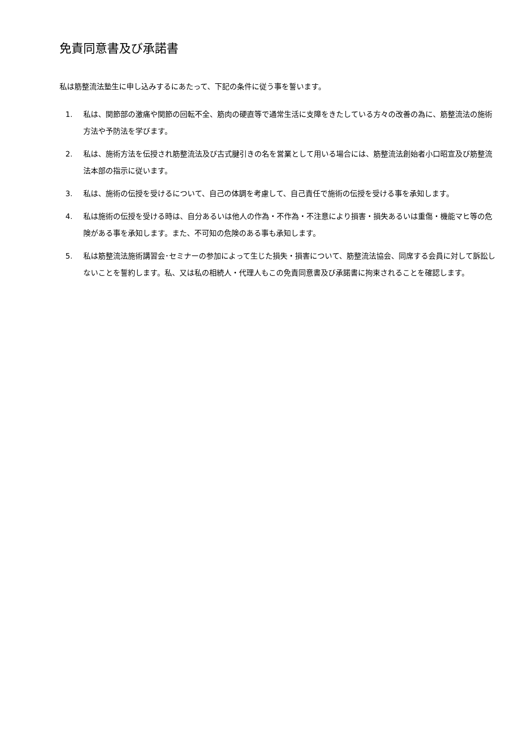免責同意書及び承諾書
私は筋整流法塾生に申し込みするにあたって、下記の条件に従う事を誓います。
1. 私は、関節部の激痛や関節の回転不全、筋肉の硬直等で通常生活に支障をきたしている方々の改善の為に、筋整流法の施術方法や予防法を学びます。
2. 私は、施術方法を伝授され筋整流法及び古式腱引きの名を営業として用いる場合には、筋整流法創始者小口昭宣及び筋整流法本部の指示に従います。
3. 私は、施術の伝授を受けるについて、自己の体調を考慮して、自己責任で施術の伝授を受ける事を承知します。
4. 私は施術の伝授を受ける時は、自分あるいは他人の作為・不作為・不注意により損害・損失あるいは重傷・機能マヒ等の危険がある事を承知します。また、不可知の危険のある事も承知します。
5. 私は筋整流法施術講習会･セミナーの参加によって生じた損失・損害について、筋整流法協会、同席する会員に対して訴訟しないことを誓約します。私、又は私の相続人・代理人もこの免責同意書及び承諾書に拘束されることを確認します。